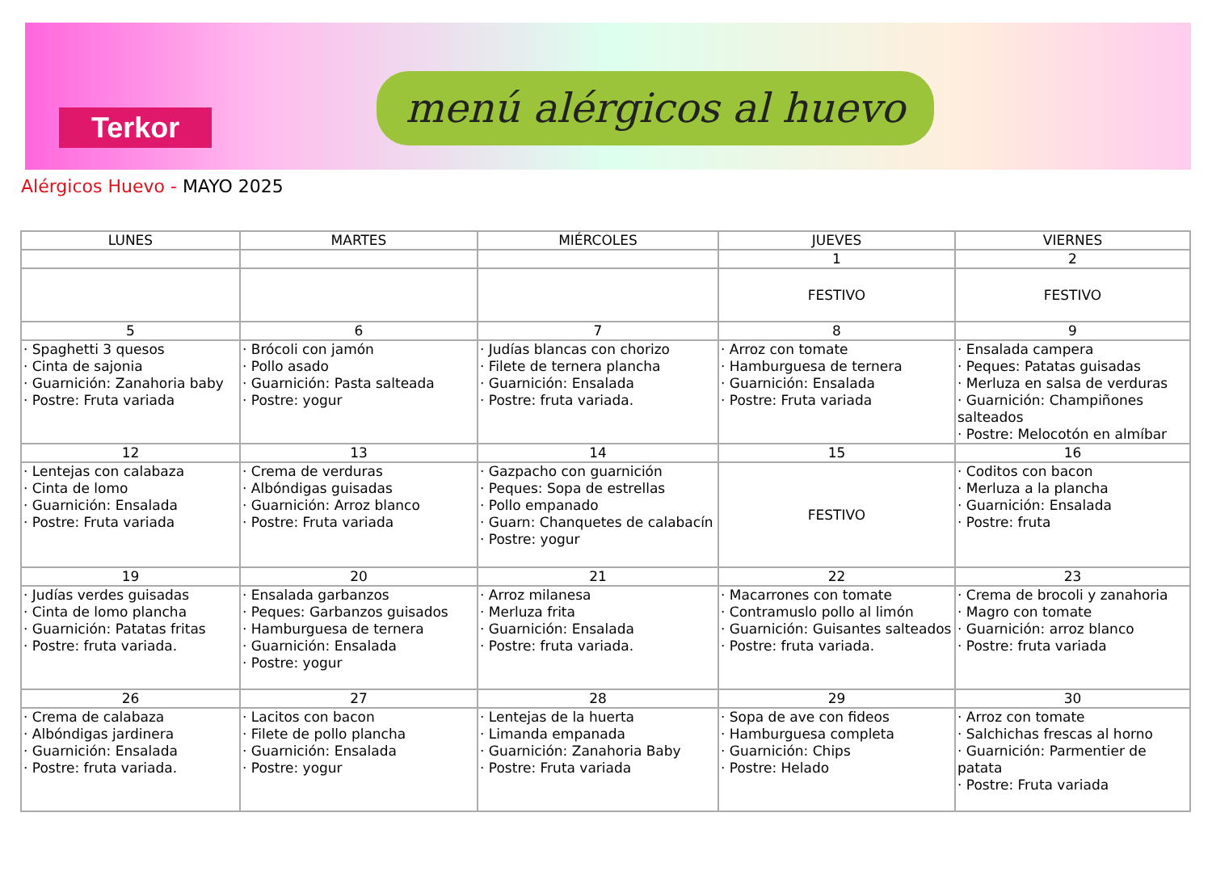Terkor
menú alérgicos al huevo
Alérgicos Huevo - MAYO 2025
| LUNES | MARTES | MIÉRCOLES | JUEVES | VIERNES |
| --- | --- | --- | --- | --- |
| | | | 1 | 2 |
| | | | FESTIVO | FESTIVO |
| 5 | 6 | 7 | 8 | 9 |
| · Spaghetti 3 quesos · Cinta de sajonia · Guarnición: Zanahoria baby · Postre: Fruta variada | · Brócoli con jamón · Pollo asado · Guarnición: Pasta salteada · Postre: yogur | · Judías blancas con chorizo · Filete de ternera plancha · Guarnición: Ensalada · Postre: fruta variada. | · Arroz con tomate · Hamburguesa de ternera · Guarnición: Ensalada · Postre: Fruta variada | · Ensalada campera · Peques: Patatas guisadas · Merluza en salsa de verduras · Guarnición: Champiñones salteados · Postre: Melocotón en almíbar |
| 12 | 13 | 14 | 15 | 16 |
| · Lentejas con calabaza · Cinta de lomo · Guarnición: Ensalada · Postre: Fruta variada | · Crema de verduras · Albóndigas guisadas · Guarnición: Arroz blanco · Postre: Fruta variada | · Gazpacho con guarnición · Peques: Sopa de estrellas · Pollo empanado · Guarn: Chanquetes de calabacín · Postre: yogur | FESTIVO | · Coditos con bacon · Merluza a la plancha · Guarnición: Ensalada · Postre: fruta |
| 19 | 20 | 21 | 22 | 23 |
| · Judías verdes guisadas · Cinta de lomo plancha · Guarnición: Patatas fritas · Postre: fruta variada. | · Ensalada garbanzos · Peques: Garbanzos guisados · Hamburguesa de ternera · Guarnición: Ensalada · Postre: yogur | · Arroz milanesa · Merluza frita · Guarnición: Ensalada · Postre: fruta variada. | · Macarrones con tomate · Contramuslo pollo al limón · Guarnición: Guisantes salteados · Postre: fruta variada. | · Crema de brocoli y zanahoria · Magro con tomate · Guarnición: arroz blanco · Postre: fruta variada |
| 26 | 27 | 28 | 29 | 30 |
| · Crema de calabaza · Albóndigas jardinera · Guarnición: Ensalada · Postre: fruta variada. | · Lacitos con bacon · Filete de pollo plancha · Guarnición: Ensalada · Postre: yogur | · Lentejas de la huerta · Limanda empanada · Guarnición: Zanahoria Baby · Postre: Fruta variada | · Sopa de ave con fideos · Hamburguesa completa · Guarnición: Chips · Postre: Helado | · Arroz con tomate · Salchichas frescas al horno · Guarnición: Parmentier de patata · Postre: Fruta variada |